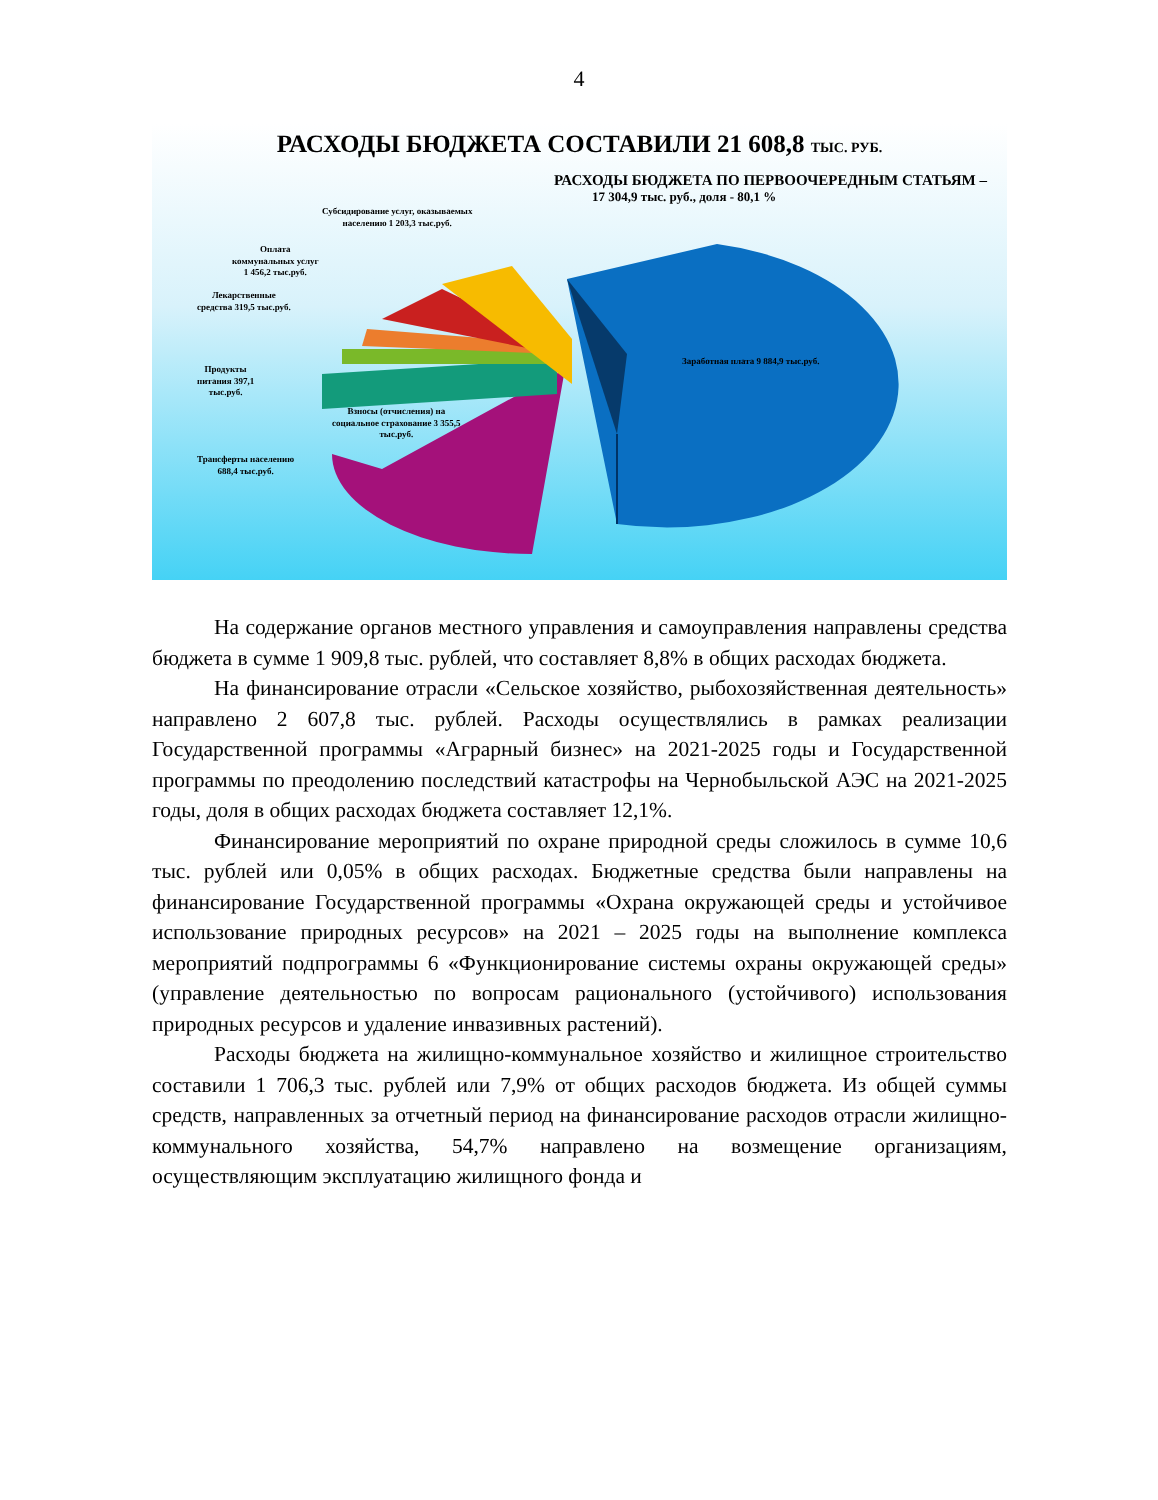4
РАСХОДЫ БЮДЖЕТА СОСТАВИЛИ 21 608,8 ТЫС. РУБ.
РАСХОДЫ БЮДЖЕТА ПО ПЕРВООЧЕРЕДНЫМ СТАТЬЯМ –
17 304,9 тыс. руб., доля - 80,1 %
Субсидирование услуг, оказываемых
населению 1 203,3 тыс.руб.
Оплата
коммунальных услуг
1 456,2 тыс.руб.
Лекарственные
средства 319,5 тыс.руб.
Продукты
питания 397,1
тыс.руб.
Трансферты населению
688,4 тыс.руб.
Взносы (отчисления) на
социальное страхование 3 355,5
тыс.руб.
Заработная плата 9 884,9 тыс.руб.
На содержание органов местного управления и самоуправления направлены средства бюджета в сумме 1 909,8 тыс. рублей, что составляет 8,8% в общих расходах бюджета.
На финансирование отрасли «Сельское хозяйство, рыбохозяйственная деятельность» направлено 2 607,8 тыс. рублей. Расходы осуществлялись в рамках реализации Государственной программы «Аграрный бизнес» на 2021-2025 годы и Государственной программы по преодолению последствий катастрофы на Чернобыльской АЭС на 2021-2025 годы, доля в общих расходах бюджета составляет 12,1%.
Финансирование мероприятий по охране природной среды сложилось в сумме 10,6 тыс. рублей или 0,05% в общих расходах. Бюджетные средства были направлены на финансирование Государственной программы «Охрана окружающей среды и устойчивое использование природных ресурсов» на 2021 – 2025 годы на выполнение комплекса мероприятий подпрограммы 6 «Функционирование системы охраны окружающей среды» (управление деятельностью по вопросам рационального (устойчивого) использования природных ресурсов и удаление инвазивных растений).
Расходы бюджета на жилищно-коммунальное хозяйство и жилищное строительство составили 1 706,3 тыс. рублей или 7,9% от общих расходов бюджета. Из общей суммы средств, направленных за отчетный период на финансирование расходов отрасли жилищно-коммунального хозяйства, 54,7% направлено на возмещение организациям, осуществляющим эксплуатацию жилищного фонда и